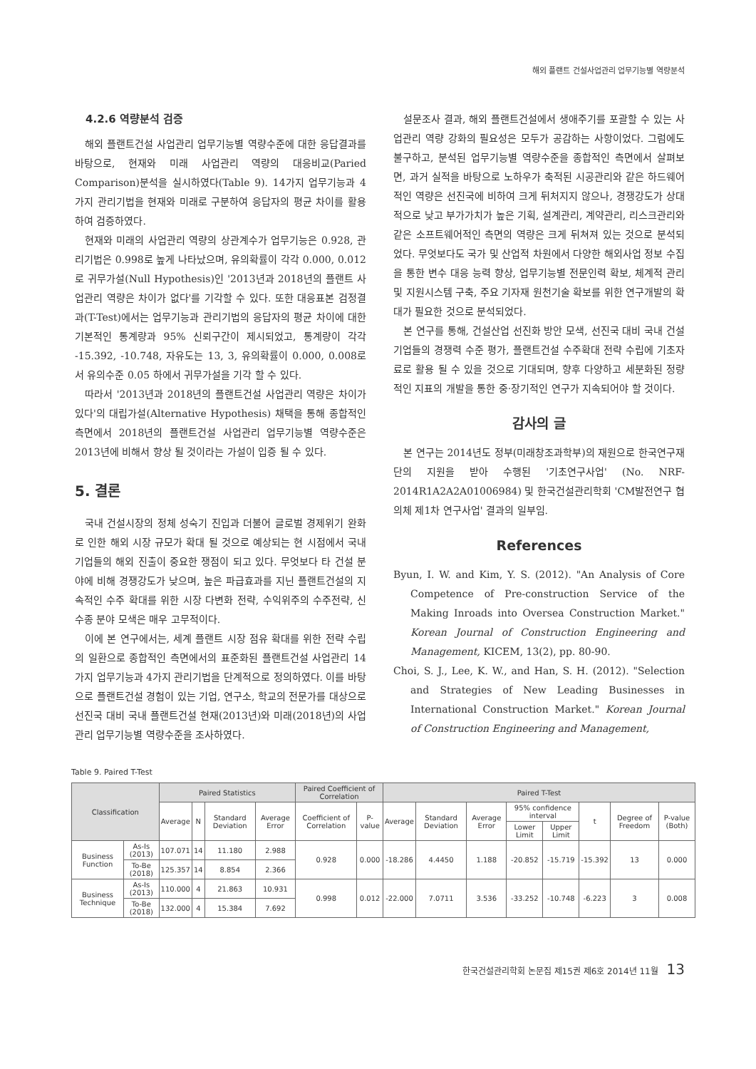해외 플랜트 건설사업관리 업무기능별 역량분석
4.2.6 역량분석 검증
해외 플랜트건설 사업관리 업무기능별 역량수준에 대한 응답결과를 바탕으로, 현재와 미래 사업관리 역량의 대응비교(Paried Comparison)분석을 실시하였다(Table 9). 14가지 업무기능과 4가지 관리기법을 현재와 미래로 구분하여 응답자의 평균 차이를 활용하여 검증하였다.
현재와 미래의 사업관리 역량의 상관계수가 업무기능은 0.928, 관리기법은 0.998로 높게 나타났으며, 유의확률이 각각 0.000, 0.012로 귀무가설(Null Hypothesis)인 '2013년과 2018년의 플랜트 사업관리 역량은 차이가 없다'를 기각할 수 있다. 또한 대응표본 검정결과(T-Test)에서는 업무기능과 관리기법의 응답자의 평균 차이에 대한 기본적인 통계량과 95% 신뢰구간이 제시되었고, 통계량이 각각 -15.392, -10.748, 자유도는 13, 3, 유의확률이 0.000, 0.008로서 유의수준 0.05 하에서 귀무가설을 기각 할 수 있다.
따라서 '2013년과 2018년의 플랜트건설 사업관리 역량은 차이가 있다'의 대립가설(Alternative Hypothesis) 채택을 통해 종합적인 측면에서 2018년의 플랜트건설 사업관리 업무기능별 역량수준은 2013년에 비해서 향상 될 것이라는 가설이 입증 될 수 있다.
5. 결론
국내 건설시장의 정체 성숙기 진입과 더불어 글로벌 경제위기 완화로 인한 해외 시장 규모가 확대 될 것으로 예상되는 현 시점에서 국내 기업들의 해외 진출이 중요한 쟁점이 되고 있다. 무엇보다 타 건설 분야에 비해 경쟁강도가 낮으며, 높은 파급효과를 지닌 플랜트건설의 지속적인 수주 확대를 위한 시장 다변화 전략, 수익위주의 수주전략, 신수종 분야 모색은 매우 고무적이다.
이에 본 연구에서는, 세계 플랜트 시장 점유 확대를 위한 전략 수립의 일환으로 종합적인 측면에서의 표준화된 플랜트건설 사업관리 14가지 업무기능과 4가지 관리기법을 단계적으로 정의하였다. 이를 바탕으로 플랜트건설 경험이 있는 기업, 연구소, 학교의 전문가를 대상으로 선진국 대비 국내 플랜트건설 현재(2013년)와 미래(2018년)의 사업관리 업무기능별 역량수준을 조사하였다.
설문조사 결과, 해외 플랜트건설에서 생애주기를 포괄할 수 있는 사업관리 역량 강화의 필요성은 모두가 공감하는 사항이었다. 그럼에도 불구하고, 분석된 업무기능별 역량수준을 종합적인 측면에서 살펴보면, 과거 실적을 바탕으로 노하우가 축적된 시공관리와 같은 하드웨어적인 역량은 선진국에 비하여 크게 뒤처지지 않으나, 경쟁강도가 상대적으로 낮고 부가가치가 높은 기획, 설계관리, 계약관리, 리스크관리와 같은 소프트웨어적인 측면의 역량은 크게 뒤쳐져 있는 것으로 분석되었다. 무엇보다도 국가 및 산업적 차원에서 다양한 해외사업 정보 수집을 통한 변수 대응 능력 향상, 업무기능별 전문인력 확보, 체계적 관리 및 지원시스템 구축, 주요 기자재 원천기술 확보를 위한 연구개발의 확대가 필요한 것으로 분석되었다.
본 연구를 통해, 건설산업 선진화 방안 모색, 선진국 대비 국내 건설기업들의 경쟁력 수준 평가, 플랜트건설 수주확대 전략 수립에 기초자료로 활용 될 수 있을 것으로 기대되며, 향후 다양하고 세분화된 정량적인 지표의 개발을 통한 중·장기적인 연구가 지속되어야 할 것이다.
감사의 글
본 연구는 2014년도 정부(미래창조과학부)의 재원으로 한국연구재단의 지원을 받아 수행된 '기초연구사업' (No. NRF-2014R1A2A2A01006984) 및 한국건설관리학회 'CM발전연구 협의체 제1차 연구사업' 결과의 일부임.
References
Byun, I. W. and Kim, Y. S. (2012). "An Analysis of Core Competence of Pre-construction Service of the Making Inroads into Oversea Construction Market." Korean Journal of Construction Engineering and Management, KICEM, 13(2), pp. 80-90.
Choi, S. J., Lee, K. W., and Han, S. H. (2012). "Selection and Strategies of New Leading Businesses in International Construction Market." Korean Journal of Construction Engineering and Management,
Table 9. Paired T-Test
| Classification | | Paired Statistics | | | | Paired Coefficient of Correlation | | Paired T-Test | | | | | | | |
| --- | --- | --- | --- | --- | --- | --- | --- | --- | --- | --- | --- | --- | --- | --- | --- |
| | | Average | N | Standard Deviation | Average Error | Coefficient of Correlation | P-value | Average | Standard Deviation | Average Error | 95% confidence interval | | t | Degree of Freedom | P-value (Both) |
| | | | | | | | | | | | Lower Limit | Upper Limit | | | |
| Business Function | As-Is (2013) | 107.071 | 14 | 11.180 | 2.988 | 0.928 | 0.000 | -18.286 | 4.4450 | 1.188 | -20.852 | -15.719 | -15.392 | 13 | 0.000 |
| | To-Be (2018) | 125.357 | 14 | 8.854 | 2.366 | | | | | | | | | | |
| Business Technique | As-Is (2013) | 110.000 | 4 | 21.863 | 10.931 | 0.998 | 0.012 | -22.000 | 7.0711 | 3.536 | -33.252 | -10.748 | -6.223 | 3 | 0.008 |
| | To-Be (2018) | 132.000 | 4 | 15.384 | 7.692 | | | | | | | | | | |
한국건설관리학회 논문집 제15권 제6호 2014년 11월 13